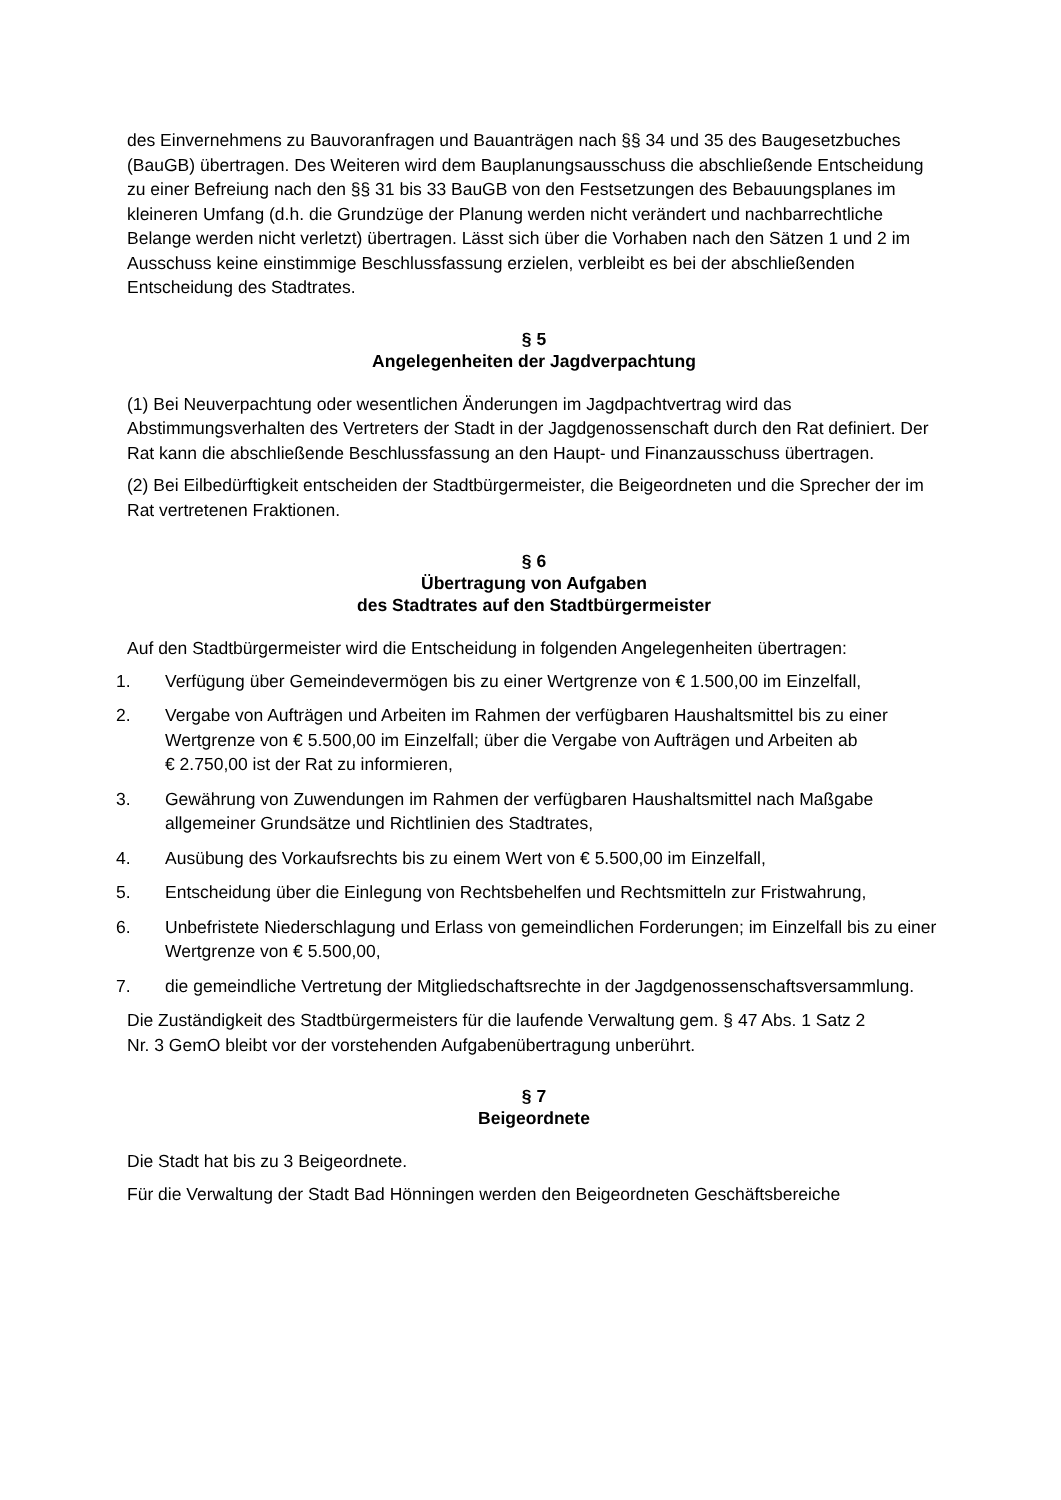des Einvernehmens zu Bauvoranfragen und Bauanträgen nach §§ 34 und 35 des Baugesetzbuches (BauGB) übertragen. Des Weiteren wird dem Bauplanungsausschuss die abschließende Entscheidung zu einer Befreiung nach den §§ 31 bis 33 BauGB von den Festsetzungen des Bebauungsplanes im kleineren Umfang (d.h. die Grundzüge der Planung werden nicht verändert und nachbarrechtliche Belange werden nicht verletzt) übertragen. Lässt sich über die Vorhaben nach den Sätzen 1 und 2 im Ausschuss keine einstimmige Beschlussfassung erzielen, verbleibt es bei der abschließenden Entscheidung des Stadtrates.
§ 5
Angelegenheiten der Jagdverpachtung
(1) Bei Neuverpachtung oder wesentlichen Änderungen im Jagdpachtvertrag wird das Abstimmungsverhalten des Vertreters der Stadt in der Jagdgenossenschaft durch den Rat definiert. Der Rat kann die abschließende Beschlussfassung an den Haupt- und Finanzausschuss übertragen.
(2) Bei Eilbedürftigkeit entscheiden der Stadtbürgermeister, die Beigeordneten und die Sprecher der im Rat vertretenen Fraktionen.
§ 6
Übertragung von Aufgaben
des Stadtrates auf den Stadtbürgermeister
Auf den Stadtbürgermeister wird die Entscheidung in folgenden Angelegenheiten übertragen:
1. Verfügung über Gemeindevermögen bis zu einer Wertgrenze von € 1.500,00 im Einzelfall,
2. Vergabe von Aufträgen und Arbeiten im Rahmen der verfügbaren Haushaltsmittel bis zu einer Wertgrenze von € 5.500,00 im Einzelfall; über die Vergabe von Aufträgen und Arbeiten ab
€ 2.750,00 ist der Rat zu informieren,
3. Gewährung von Zuwendungen im Rahmen der verfügbaren Haushaltsmittel nach Maßgabe allgemeiner Grundsätze und Richtlinien des Stadtrates,
4. Ausübung des Vorkaufsrechts bis zu einem Wert von € 5.500,00 im Einzelfall,
5. Entscheidung über die Einlegung von Rechtsbehelfen und Rechtsmitteln zur Fristwahrung,
6. Unbefristete Niederschlagung und Erlass von gemeindlichen Forderungen; im Einzelfall bis zu einer Wertgrenze von € 5.500,00,
7. die gemeindliche Vertretung der Mitgliedschaftsrechte in der Jagdgenossenschaftsversammlung.
Die Zuständigkeit des Stadtbürgermeisters für die laufende Verwaltung gem. § 47 Abs. 1 Satz 2
Nr. 3 GemO bleibt vor der vorstehenden Aufgabenübertragung unberührt.
§ 7
Beigeordnete
Die Stadt hat bis zu 3 Beigeordnete.
Für die Verwaltung der Stadt Bad Hönningen werden den Beigeordneten Geschäftsbereiche